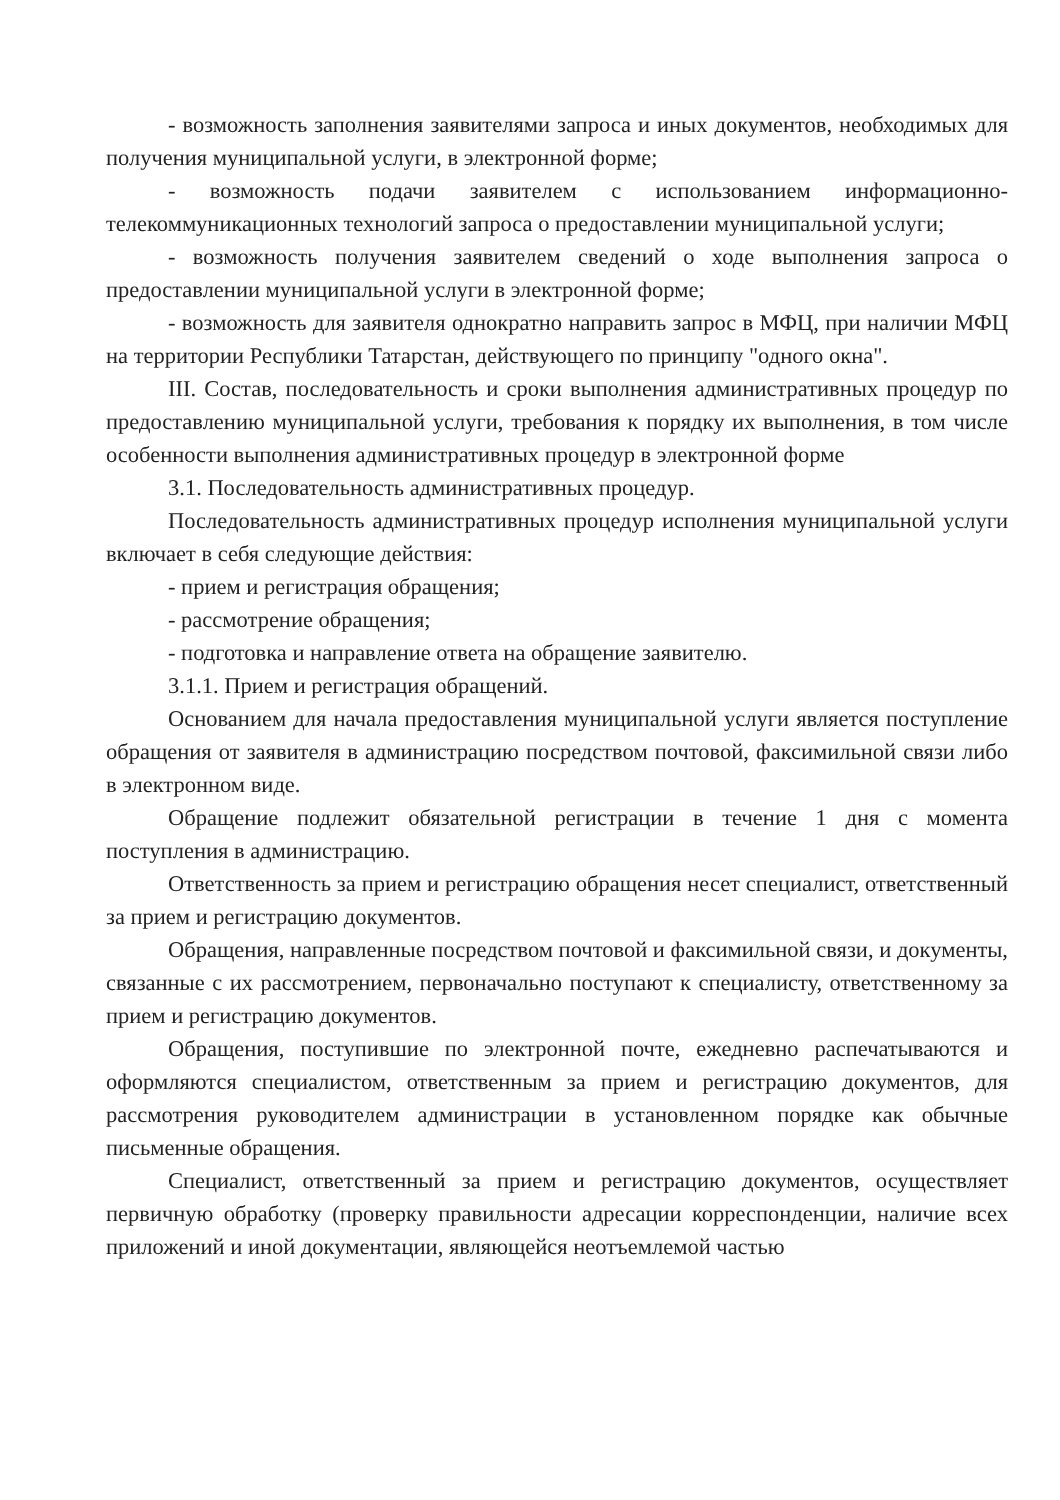- возможность заполнения заявителями запроса и иных документов, необходимых для получения муниципальной услуги, в электронной форме;
- возможность подачи заявителем с использованием информационно-телекоммуникационных технологий запроса о предоставлении муниципальной услуги;
- возможность получения заявителем сведений о ходе выполнения запроса о предоставлении муниципальной услуги в электронной форме;
- возможность для заявителя однократно направить запрос в МФЦ, при наличии МФЦ на территории Республики Татарстан, действующего по принципу "одного окна".
III. Состав, последовательность и сроки выполнения административных процедур по предоставлению муниципальной услуги, требования к порядку их выполнения, в том числе особенности выполнения административных процедур в электронной форме
3.1. Последовательность административных процедур.
Последовательность административных процедур исполнения муниципальной услуги включает в себя следующие действия:
- прием и регистрация обращения;
- рассмотрение обращения;
- подготовка и направление ответа на обращение заявителю.
3.1.1. Прием и регистрация обращений.
Основанием для начала предоставления муниципальной услуги является поступление обращения от заявителя в администрацию посредством почтовой, факсимильной связи либо в электронном виде.
Обращение подлежит обязательной регистрации в течение 1 дня с момента поступления в администрацию.
Ответственность за прием и регистрацию обращения несет специалист, ответственный за прием и регистрацию документов.
Обращения, направленные посредством почтовой и факсимильной связи, и документы, связанные с их рассмотрением, первоначально поступают к специалисту, ответственному за прием и регистрацию документов.
Обращения, поступившие по электронной почте, ежедневно распечатываются и оформляются специалистом, ответственным за прием и регистрацию документов, для рассмотрения руководителем администрации в установленном порядке как обычные письменные обращения.
Специалист, ответственный за прием и регистрацию документов, осуществляет первичную обработку (проверку правильности адресации корреспонденции, наличие всех приложений и иной документации, являющейся неотъемлемой частью